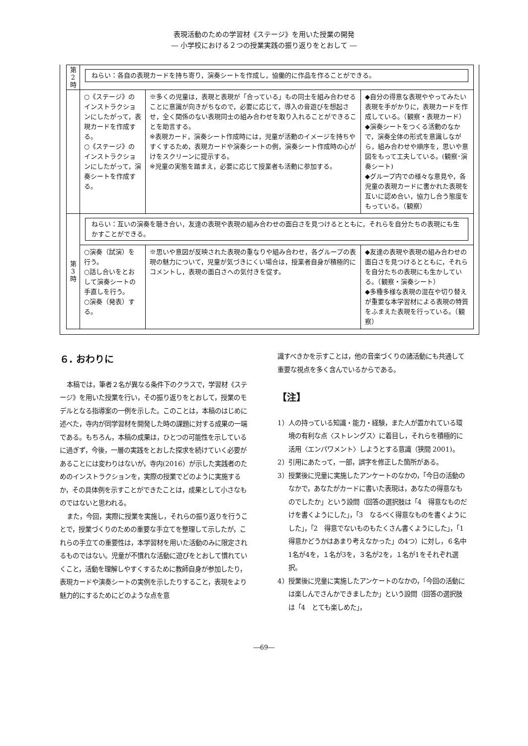表現活動のための学習材《ステージ》を用いた授業の開発
― 小学校における２つの授業実践の振り返りをとおして ―
| 第 2 時 | ねらい：各自の表現カードを持ち寄り，演奏シートを作成し，協働的に作品を作ることができる。 | | |
| | ○《ステージ》のインストラクションにしたがって，表現カードを作成する。 ○《ステージ》のインストラクションにしたがって，演奏シートを作成する。 | ※多くの児童は，表現と表現が「合っている」もの同士を組み合わせることに意識が向きがちなので，必要に応じて，導入の音遊びを想起させ，全く関係のない表現同士の組み合わせを取り入れることができることを助言する。 ※表現カード，演奏シート作成時には，児童が活動のイメージを持ちやすくするため，表現カードや演奏シートの例，演奏シート作成時の心がけをスクリーンに提示する。 ※児童の実態を踏まえ，必要に応じて授業者も活動に参加する。 | ◆自分の得意な表現ややってみたい表現を手がかりに，表現カードを作成している。（観察・表現カード） ◆演奏シートをつくる活動のなかで，演奏全体の形式を意識しながら，組み合わせや順序を，思いや意図をもって工夫している。(観察･演奏シート) ◆グループ内での様々な意見や，各児童の表現カードに書かれた表現を互いに認め合い，協力し合う態度をもっている。（観察） |
| 第 3 時 | ねらい：互いの演奏を聴き合い，友達の表現や表現の組み合わせの面白さを見つけるとともに，それらを自分たちの表現にも生かすことができる。 | | |
| | ○演奏（試演）を行う。 ○話し合いをとおして演奏シートの手直しを行う。 ○演奏（発表）する。 | ※思いや意図が反映された表現の重なりや組み合わせ，各グループの表現の魅力について，児童が気づきにくい場合は，授業者自身が積極的にコメントし，表現の面白さへの気付きを促す。 | ◆友達の表現や表現の組み合わせの面白さを見つけるとともに，それらを自分たちの表現にも生かしている。（観察・演奏シート） ◆多種多様な表現の混在や切り替えが重要な本学習材による表現の特質をふまえた表現を行っている。（観察） |
６. おわりに
本稿では，筆者２名が異なる条件下のクラスで，学習材《ステージ》を用いた授業を行い，その振り返りをとおして，授業のモデルとなる指導案の一例を示した。このことは，本稿のはじめに述べた，寺内が同学習材を開発した時の課題に対する成果の一端である。もちろん，本稿の成果は，ひとつの可能性を示しているに過ぎず，今後，一層の実践をとおした探求を続けていく必要があることには変わりはないが，寺内(2016）が示した実践者のためのインストラクションを，実際の授業でどのように実施するか，その具体例を示すことができたことは，成果として小さなものではないと思われる。
また，今回，実際に授業を実施し，それらの振り返りを行うことで，授業づくりのための重要な手立てを整理して示したが，これらの手立ての重要性は，本学習材を用いた活動のみに限定されるものではない。児童が不慣れな活動に遊びをとおして慣れていくこと，活動を理解しやすくするために教師自身が参加したり，表現カードや演奏シートの実例を示したりすること，表現をより魅力的にするためにどのような点を意
識すべきかを示すことは，他の音楽づくりの諸活動にも共通して重要な視点を多く含んでいるからである。
【注】
1）人の持っている知識・能力・経験，また人が置かれている環境の有利な点〈ストレングス〉に着目し，それらを積極的に活用〈エンパワメント〉しようとする意識（狭間 2001)。
2）引用にあたって，一部，誤字を修正した箇所がある。
3）授業後に児童に実施したアンケートのなかの，「今日の活動のなかで，あなたがカードに書いた表現は，あなたの得意なものでしたか」という設問（回答の選択肢は「4　得意なものだけを書くようにした」，「3　なるべく得意なものを書くようにした」，「2　得意でないものもたくさん書くようにした」，「1　得意かどうかはあまり考えなかった」の4つ）に対し，６名中1名が4を，１名が3を，３名が2を，１名が1をそれぞれ選択。
4）授業後に児童に実施したアンケートのなかの，「今回の活動には楽しんでさんかできましたか」という設問（回答の選択肢は「4　とても楽しめた」，
―69―